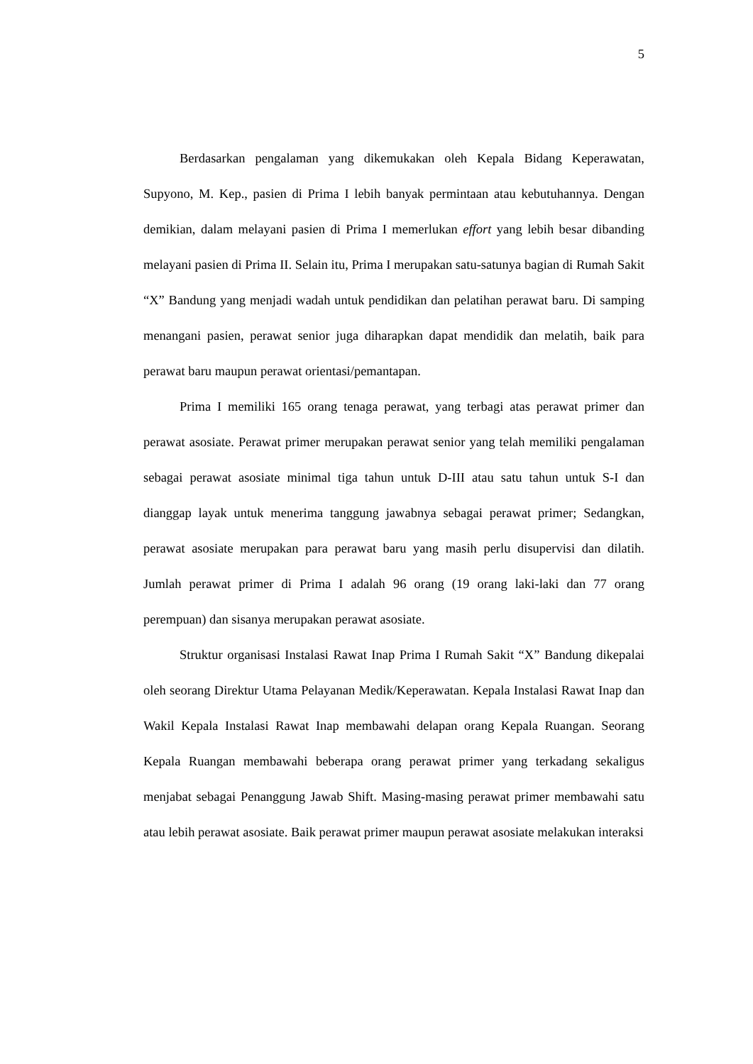5
Berdasarkan pengalaman yang dikemukakan oleh Kepala Bidang Keperawatan, Supyono, M. Kep., pasien di Prima I lebih banyak permintaan atau kebutuhannya. Dengan demikian, dalam melayani pasien di Prima I memerlukan effort yang lebih besar dibanding melayani pasien di Prima II. Selain itu, Prima I merupakan satu-satunya bagian di Rumah Sakit “X” Bandung yang menjadi wadah untuk pendidikan dan pelatihan perawat baru. Di samping menangani pasien, perawat senior juga diharapkan dapat mendidik dan melatih, baik para perawat baru maupun perawat orientasi/pemantapan.
Prima I memiliki 165 orang tenaga perawat, yang terbagi atas perawat primer dan perawat asosiate. Perawat primer merupakan perawat senior yang telah memiliki pengalaman sebagai perawat asosiate minimal tiga tahun untuk D-III atau satu tahun untuk S-I dan dianggap layak untuk menerima tanggung jawabnya sebagai perawat primer; Sedangkan, perawat asosiate merupakan para perawat baru yang masih perlu disupervisi dan dilatih. Jumlah perawat primer di Prima I adalah 96 orang (19 orang laki-laki dan 77 orang perempuan) dan sisanya merupakan perawat asosiate.
Struktur organisasi Instalasi Rawat Inap Prima I Rumah Sakit “X” Bandung dikepalai oleh seorang Direktur Utama Pelayanan Medik/Keperawatan. Kepala Instalasi Rawat Inap dan Wakil Kepala Instalasi Rawat Inap membawahi delapan orang Kepala Ruangan. Seorang Kepala Ruangan membawahi beberapa orang perawat primer yang terkadang sekaligus menjabat sebagai Penanggung Jawab Shift. Masing-masing perawat primer membawahi satu atau lebih perawat asosiate. Baik perawat primer maupun perawat asosiate melakukan interaksi